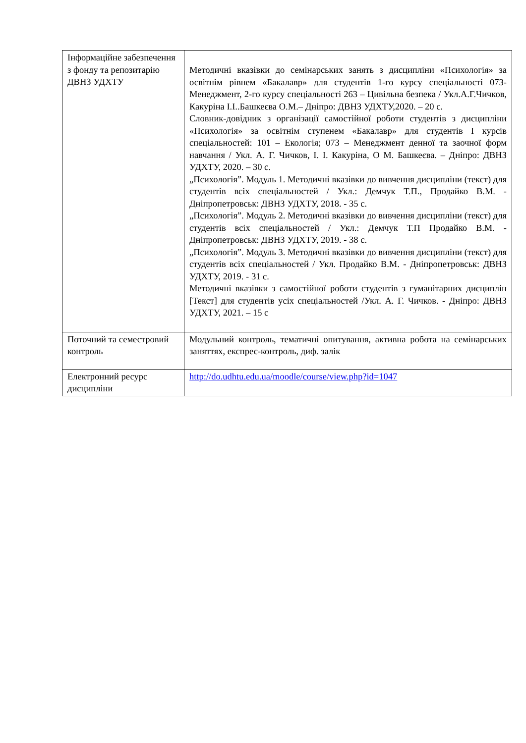| Інформаційне забезпечення з фонду та репозитарію ДВНЗ УДХТУ | Методичні вказівки до семінарських занять з дисципліни «Психологія» за освітнім рівнем «Бакалавр» для студентів 1-го курсу спеціальності 073-Менеджмент, 2-го курсу спеціальності 263 – Цивільна безпека / Укл.А.Г.Чичков, Какуріна І.І..Башкеєва О.М.– Дніпро: ДВНЗ УДХТУ,2020. – 20 с. Словник-довідник з організації самостійної роботи студентів з дисципліни «Психологія» за освітнім ступенем «Бакалавр» для студентів І курсів спеціальностей: 101 – Екологія; 073 – Менеджмент денної та заочної форм навчання / Укл. А. Г. Чичков, І. І. Какуріна, О М. Башкеєва. – Дніпро: ДВНЗ УДХТУ, 2020. – 30 с. „Психологія”. Модуль 1. Методичні вказівки до вивчення дисципліни (текст) для студентів всіх спеціальностей / Укл.: Демчук Т.П., Продайко В.М. - Дніпропетровськ: ДВНЗ УДХТУ, 2018. - 35 с. „Психологія”. Модуль 2. Методичні вказівки до вивчення дисципліни (текст) для студентів всіх спеціальностей / Укл.: Демчук Т.П Продайко В.М. - Дніпропетровськ: ДВНЗ УДХТУ, 2019. - 38 с. „Психологія”. Модуль 3. Методичні вказівки до вивчення дисципліни (текст) для студентів всіх спеціальностей / Укл. Продайко В.М. - Дніпропетровськ: ДВНЗ УДХТУ, 2019. - 31 с. Методичні вказівки з самостійної роботи студентів з гуманітарних дисциплін [Текст] для студентів усіх спеціальностей /Укл. А. Г. Чичков. - Дніпро: ДВНЗ УДХТУ, 2021. – 15 с |
| Поточний та семестровий контроль | Модульний контроль, тематичні опитування, активна робота на семінарських заняттях, експрес-контроль, диф. залік |
| Електронний ресурс дисципліни | http://do.udhtu.edu.ua/moodle/course/view.php?id=1047 |